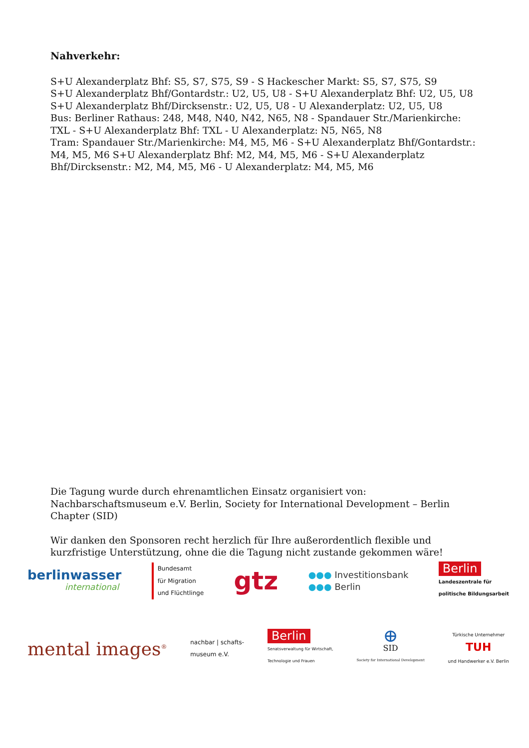Nahverkehr:
S+U Alexanderplatz Bhf: S5, S7, S75, S9 - S Hackescher Markt: S5, S7, S75, S9
S+U Alexanderplatz Bhf/Gontardstr.: U2, U5, U8 - S+U Alexanderplatz Bhf: U2, U5, U8
S+U Alexanderplatz Bhf/Dircksenstr.: U2, U5, U8 - U Alexanderplatz: U2, U5, U8
Bus: Berliner Rathaus: 248, M48, N40, N42, N65, N8 - Spandauer Str./Marienkirche: TXL - S+U Alexanderplatz Bhf: TXL - U Alexanderplatz: N5, N65, N8
Tram: Spandauer Str./Marienkirche: M4, M5, M6 - S+U Alexanderplatz Bhf/Gontardstr.: M4, M5, M6 S+U Alexanderplatz Bhf: M2, M4, M5, M6 - S+U Alexanderplatz Bhf/Dircksenstr.: M2, M4, M5, M6 - U Alexanderplatz: M4, M5, M6
Die Tagung wurde durch ehrenamtlichen Einsatz organisiert von: Nachbarschaftsmuseum e.V. Berlin, Society for International Development – Berlin Chapter (SID)
Wir danken den Sponsoren recht herzlich für Ihre außerordentlich flexible und kurzfristige Unterstützung, ohne die die Tagung nicht zustande gekommen wäre!
berlinwasser
international
Bundesamt
für Migration
und Flüchtlinge
gtz
●●● Investitionsbank
●●● Berlin
Berlin
Landeszentrale für
politische Bildungsarbeit
mental images<sup>®</sup>
nachbar | schafts-
museum e.V.
Berlin
Senatsverwaltung für Wirtschaft,
Technologie und Frauen
⊕
SID
Society for International Development
Türkische Unternehmer
TUH
und Handwerker e.V. Berlin